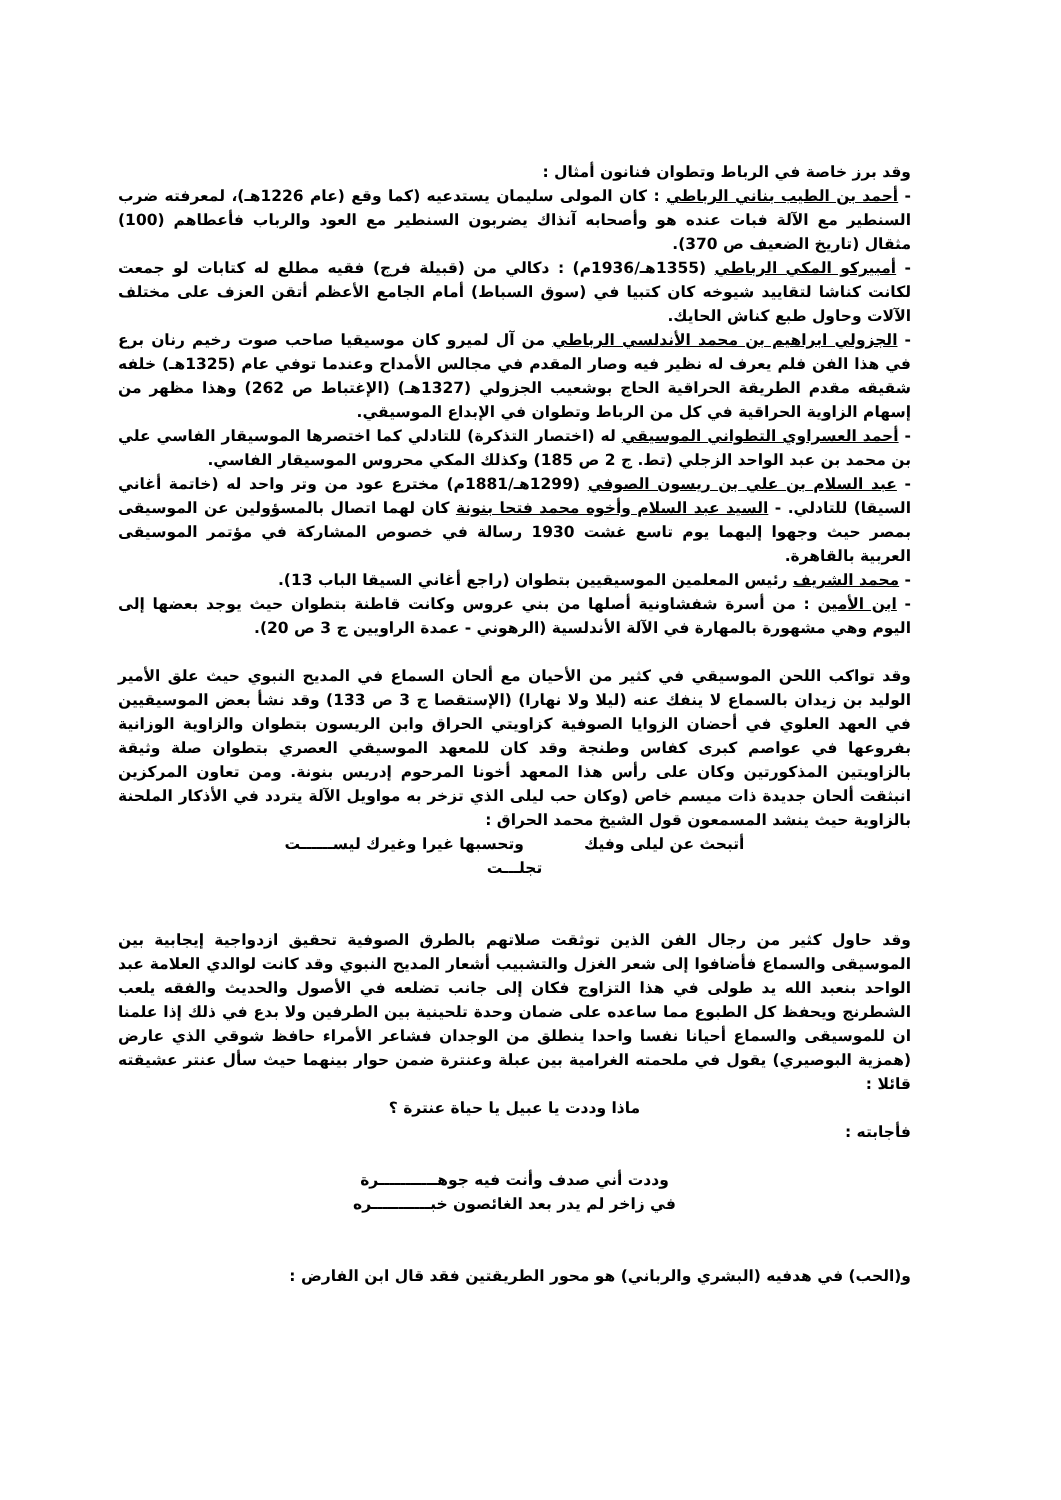وقد برز خاصة في الرباط وتطوان فنانون أمثال :
- أحمد بن الطيب بناني الرباطي : كان المولى سليمان يستدعيه (كما وقع (عام 1226هـ)، لمعرفته ضرب السنطير مع الآلة فبات عنده هو وأصحابه آنذاك يضربون السنطير مع العود والرباب فأعطاهم (100) مثقال (تاريخ الضعيف ص 370).
- أمبيركو المكي الرباطي (1355هـ/1936م) : دكالي من (قبيلة فرج) فقيه مطلع له كتابات لو جمعت لكانت كناشا لتقاييد شيوخه كان كتبيا في (سوق السباط) أمام الجامع الأعظم أتقن العزف على مختلف الآلات وحاول طبع كناش الحايك.
- الجزولي ابراهيم بن محمد الأندلسي الرباطي من آل لميرو كان موسيقيا صاحب صوت رخيم رنان برع في هذا الفن فلم يعرف له نظير فيه وصار المقدم في مجالس الأمداح وعندما توفي عام (1325هـ) خلفه شقيقه مقدم الطريقة الحراقية الحاج بوشعيب الجزولي (1327هـ) (الإغتباط ص 262) وهذا مظهر من إسهام الزاوية الحراقية في كل من الرباط وتطوان في الإبداع الموسيقي.
- أحمد العسراوي التطواني الموسيقي له (اختصار التذكرة) للتادلي كما اختصرها الموسيقار الفاسي علي بن محمد بن عبد الواحد الزجلي (تط. ج 2 ص 185) وكذلك المكي محروس الموسيقار الفاسي.
- عبد السلام بن علي بن ريسون الصوفي (1299هـ/1881م) مخترع عود من وتر واحد له (خاتمة أغاني السيقا) للتادلي. - السيد عبد السلام وأخوه محمد فتحا بنونة كان لهما اتصال بالمسؤولين عن الموسيقى بمصر حيث وجهوا إليهما يوم تاسع غشت 1930 رسالة في خصوص المشاركة في مؤتمر الموسيقى العربية بالقاهرة.
- محمد الشريف رئيس المعلمين الموسيقيين بتطوان (راجع أغاني السيقا الباب 13).
- ابن الأمين : من أسرة شفشاونية أصلها من بني عروس وكانت قاطنة بتطوان حيث يوجد بعضها إلى اليوم وهي مشهورة بالمهارة في الآلة الأندلسية (الرهوني - عمدة الراويين ج 3 ص 20).
وقد تواكب اللحن الموسيقي في كثير من الأحيان مع ألحان السماع في المديح النبوي حيث علق الأمير الوليد بن زيدان بالسماع لا ينفك عنه (ليلا ولا نهارا) (الإستقصا ج 3 ص 133) وقد نشأ بعض الموسيقيين في العهد العلوي في أحضان الزوايا الصوفية كزاويتي الحراق وابن الريسون بتطوان والزاوية الوزانية بفروعها في عواصم كبرى كفاس وطنجة وقد كان للمعهد الموسيقي العصري بتطوان صلة وثيقة بالزاويتين المذكورتين وكان على رأس هذا المعهد أخونا المرحوم إدريس بنونة. ومن تعاون المركزين انبثقت ألحان جديدة ذات ميسم خاص (وكان حب ليلى الذي تزخر به مواويل الآلة يتردد في الأذكار الملحنة بالزاوية حيث ينشد المسمعون قول الشيخ محمد الحراق :
أتبحث عن ليلى وفيك وتحسبها غيرا وغيرك ليســــــت
تجلـــت
وقد حاول كثير من رجال الفن الذين توثقت صلاتهم بالطرق الصوفية تحقيق ازدواجية إيجابية بين الموسيقى والسماع فأضافوا إلى شعر الغزل والتشبيب أشعار المديح النبوي وقد كانت لوالدي العلامة عبد الواحد بنعبد الله يد طولى في هذا التزاوج فكان إلى جانب تضلعه في الأصول والحديث والفقه يلعب الشطرنج ويحفظ كل الطبوع مما ساعده على ضمان وحدة تلحينية بين الطرفين ولا بدع في ذلك إذا علمنا ان للموسيقى والسماع أحيانا نفسا واحدا ينطلق من الوجدان فشاعر الأمراء حافظ شوقي الذي عارض (همزية البوصيري) يقول في ملحمته الغرامية بين عبلة وعنترة ضمن حوار بينهما حيث سأل عنتر عشيقته قائلا :
ماذا وددت يا عبيل يا حياة عنترة ؟
فأجابته :
وددت أني صدف وأنت فيه جوهـــــــــــرة
في زاخر لم يدر بعد الغائصون خبـــــــــــره
و(الحب) في هدفيه (البشري والرباني) هو محور الطريقتين فقد قال ابن الفارض :